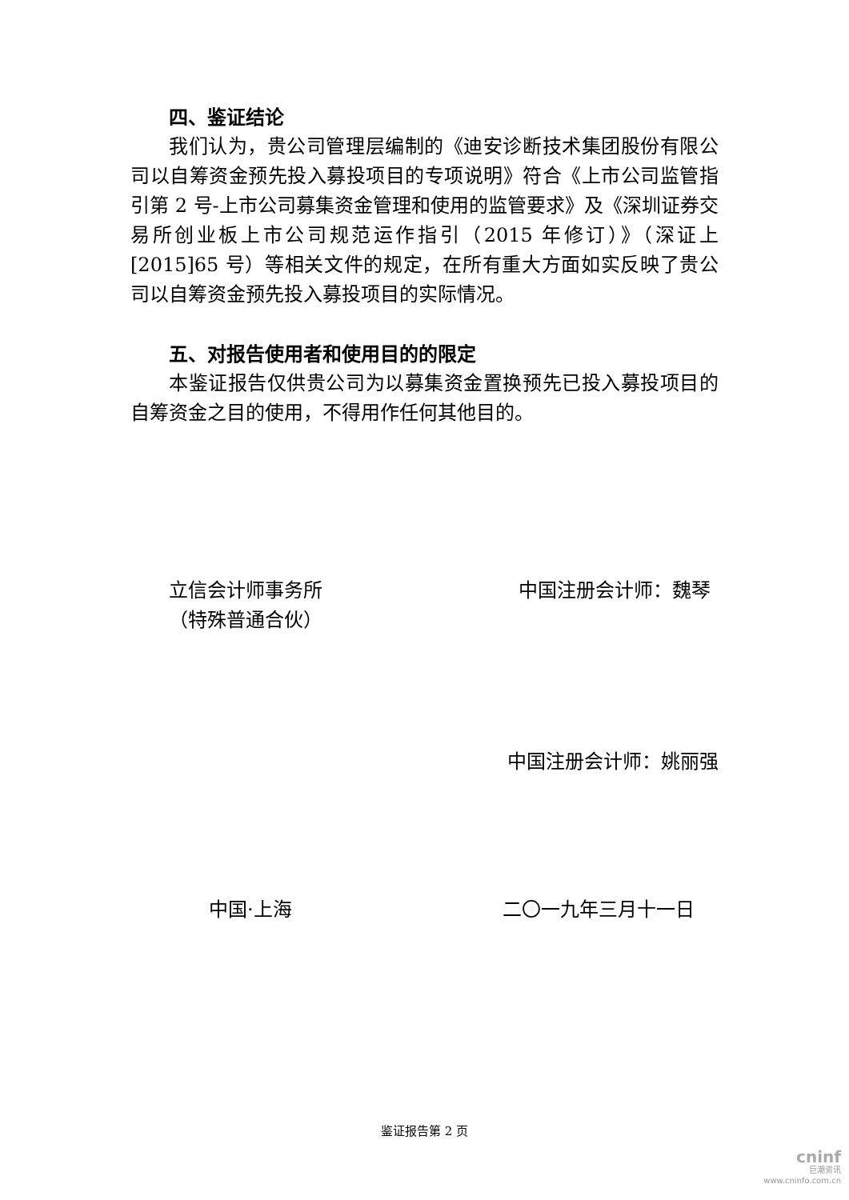四、鉴证结论
我们认为，贵公司管理层编制的《迪安诊断技术集团股份有限公司以自筹资金预先投入募投项目的专项说明》符合《上市公司监管指引第 2 号-上市公司募集资金管理和使用的监管要求》及《深圳证券交易所创业板上市公司规范运作指引（2015 年修订）》（深证上[2015]65 号）等相关文件的规定，在所有重大方面如实反映了贵公司以自筹资金预先投入募投项目的实际情况。
五、对报告使用者和使用目的的限定
本鉴证报告仅供贵公司为以募集资金置换预先已投入募投项目的自筹资金之目的使用，不得用作任何其他目的。
立信会计师事务所
（特殊普通合伙）
中国注册会计师：魏琴
中国注册会计师：姚丽强
中国·上海 二〇一九年三月十一日
鉴证报告第 2 页
cninf
巨潮资讯
www.cninfo.com.cn